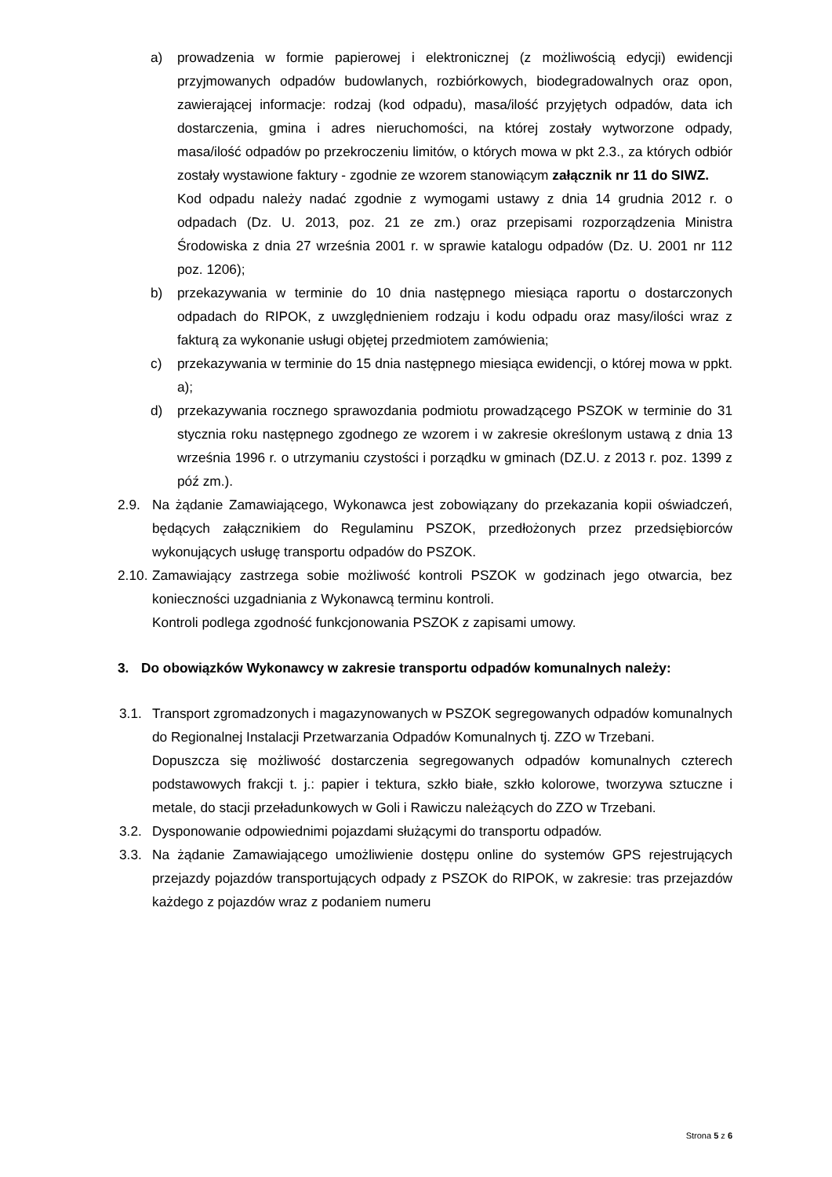a) prowadzenia w formie papierowej i elektronicznej (z możliwością edycji) ewidencji przyjmowanych odpadów budowlanych, rozbiórkowych, biodegradowalnych oraz opon, zawierającej informacje: rodzaj (kod odpadu), masa/ilość przyjętych odpadów, data ich dostarczenia, gmina i adres nieruchomości, na której zostały wytworzone odpady, masa/ilość odpadów po przekroczeniu limitów, o których mowa w pkt 2.3., za których odbiór zostały wystawione faktury - zgodnie ze wzorem stanowiącym załącznik nr 11 do SIWZ.
Kod odpadu należy nadać zgodnie z wymogami ustawy z dnia 14 grudnia 2012 r. o odpadach (Dz. U. 2013, poz. 21 ze zm.) oraz przepisami rozporządzenia Ministra Środowiska z dnia 27 września 2001 r. w sprawie katalogu odpadów (Dz. U. 2001 nr 112 poz. 1206);
b) przekazywania w terminie do 10 dnia następnego miesiąca raportu o dostarczonych odpadach do RIPOK, z uwzględnieniem rodzaju i kodu odpadu oraz masy/ilości wraz z fakturą za wykonanie usługi objętej przedmiotem zamówienia;
c) przekazywania w terminie do 15 dnia następnego miesiąca ewidencji, o której mowa w ppkt. a);
d) przekazywania rocznego sprawozdania podmiotu prowadzącego PSZOK w terminie do 31 stycznia roku następnego zgodnego ze wzorem i w zakresie określonym ustawą z dnia 13 września 1996 r. o utrzymaniu czystości i porządku w gminach (DZ.U. z 2013 r. poz. 1399 z póź zm.).
2.9. Na żądanie Zamawiającego, Wykonawca jest zobowiązany do przekazania kopii oświadczeń, będących załącznikiem do Regulaminu PSZOK, przedłożonych przez przedsiębiorców wykonujących usługę transportu odpadów do PSZOK.
2.10.
Zamawiający zastrzega sobie możliwość kontroli PSZOK w godzinach jego otwarcia, bez konieczności uzgadniania z Wykonawcą terminu kontroli.
Kontroli podlega zgodność funkcjonowania PSZOK z zapisami umowy.
3. Do obowiązków Wykonawcy w zakresie transportu odpadów komunalnych należy:
3.1. Transport zgromadzonych i magazynowanych w PSZOK segregowanych odpadów komunalnych do Regionalnej Instalacji Przetwarzania Odpadów Komunalnych tj. ZZO w Trzebani.
Dopuszcza się możliwość dostarczenia segregowanych odpadów komunalnych czterech podstawowych frakcji t. j.: papier i tektura, szkło białe, szkło kolorowe, tworzywa sztuczne i metale, do stacji przeładunkowych w Goli i Rawiczu należących do ZZO w Trzebani.
3.2. Dysponowanie odpowiednimi pojazdami służącymi do transportu odpadów.
3.3. Na żądanie Zamawiającego umożliwienie dostępu online do systemów GPS rejestrujących przejazdy pojazdów transportujących odpady z PSZOK do RIPOK, w zakresie: tras przejazdów każdego z pojazdów wraz z podaniem numeru
Strona 5 z 6